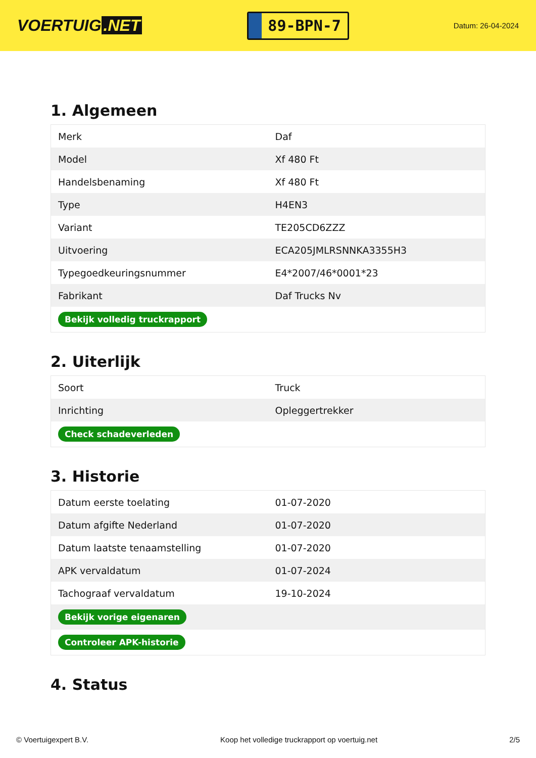VOERTUIG.NET
89-BPN-7
Datum: 26-04-2024
1. Algemeen
| Merk | Daf |
| Model | Xf 480 Ft |
| Handelsbenaming | Xf 480 Ft |
| Type | H4EN3 |
| Variant | TE205CD6ZZZ |
| Uitvoering | ECA205JMLRSNNKA3355H3 |
| Typegoedkeuringsnummer | E4*2007/46*0001*23 |
| Fabrikant | Daf Trucks Nv |
| Bekijk volledig truckrapport | |
2. Uiterlijk
| Soort | Truck |
| Inrichting | Opleggertrekker |
| Check schadeverleden | |
3. Historie
| Datum eerste toelating | 01-07-2020 |
| Datum afgifte Nederland | 01-07-2020 |
| Datum laatste tenaamstelling | 01-07-2020 |
| APK vervaldatum | 01-07-2024 |
| Tachograaf vervaldatum | 19-10-2024 |
| Bekijk vorige eigenaren | |
| Controleer APK-historie | |
4. Status
© Voertuigexpert B.V. Koop het volledige truckrapport op voertuig.net 2/5